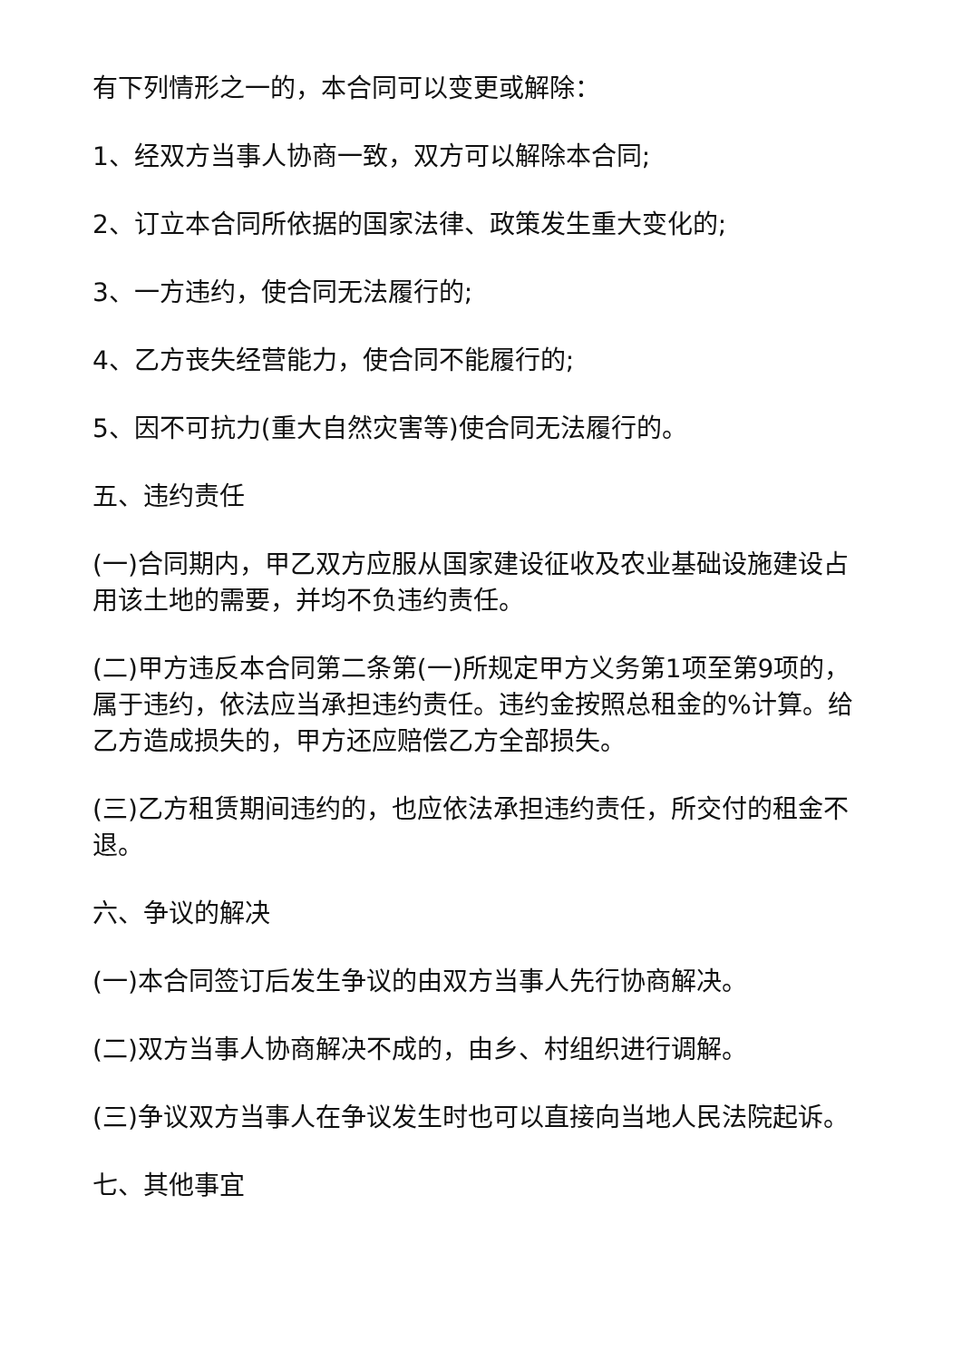有下列情形之一的，本合同可以变更或解除：
1、经双方当事人协商一致，双方可以解除本合同;
2、订立本合同所依据的国家法律、政策发生重大变化的;
3、一方违约，使合同无法履行的;
4、乙方丧失经营能力，使合同不能履行的;
5、因不可抗力(重大自然灾害等)使合同无法履行的。
五、违约责任
(一)合同期内，甲乙双方应服从国家建设征收及农业基础设施建设占用该土地的需要，并均不负违约责任。
(二)甲方违反本合同第二条第(一)所规定甲方义务第1项至第9项的，属于违约，依法应当承担违约责任。违约金按照总租金的%计算。给乙方造成损失的，甲方还应赔偿乙方全部损失。
(三)乙方租赁期间违约的，也应依法承担违约责任，所交付的租金不退。
六、争议的解决
(一)本合同签订后发生争议的由双方当事人先行协商解决。
(二)双方当事人协商解决不成的，由乡、村组织进行调解。
(三)争议双方当事人在争议发生时也可以直接向当地人民法院起诉。
七、其他事宜